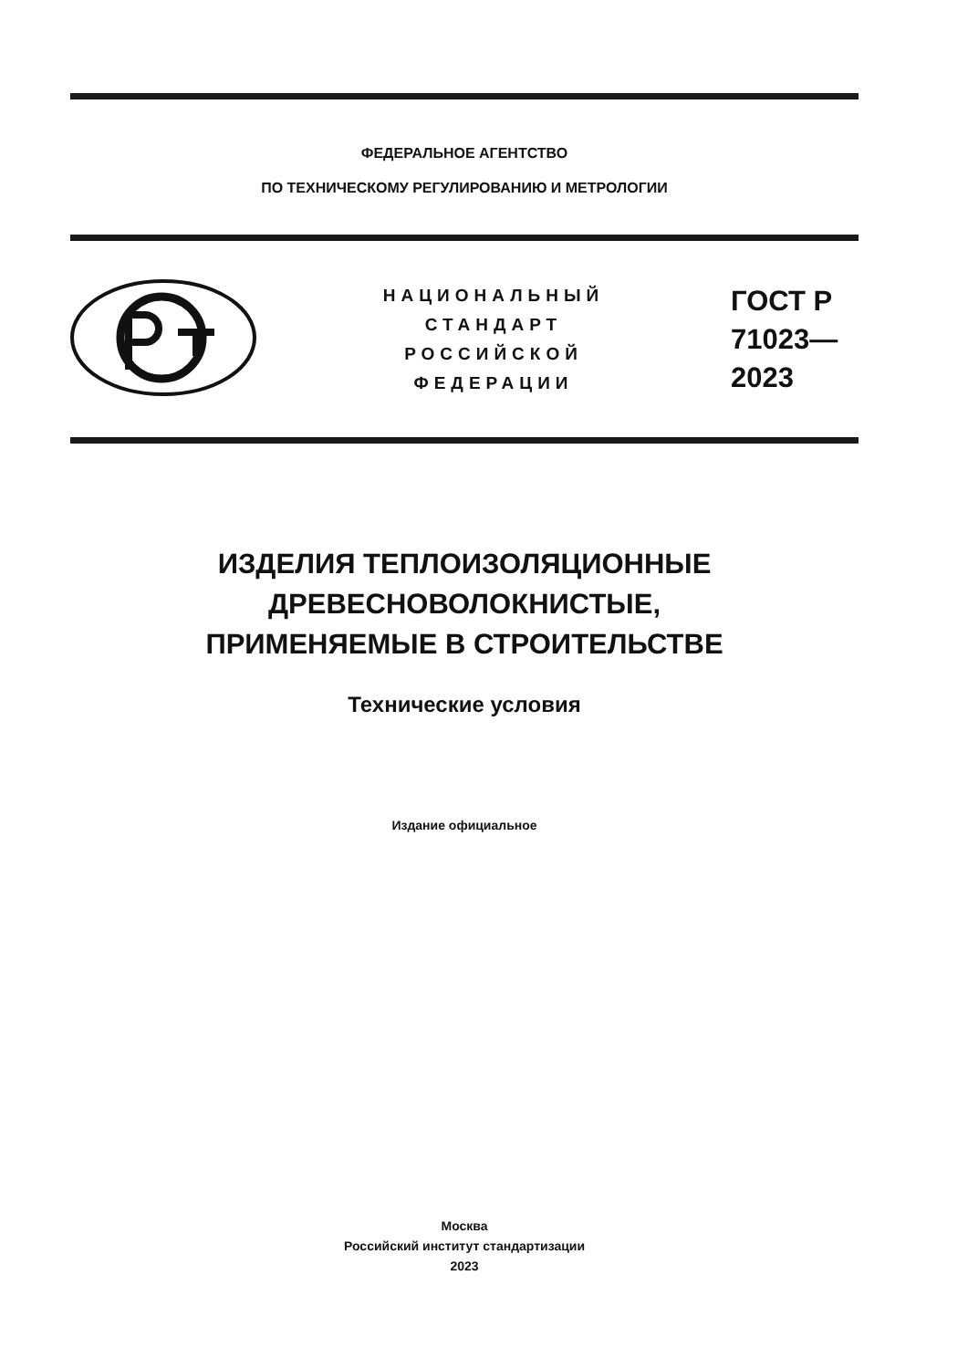ФЕДЕРАЛЬНОЕ АГЕНТСТВО
ПО ТЕХНИЧЕСКОМУ РЕГУЛИРОВАНИЮ И МЕТРОЛОГИИ
НАЦИОНАЛЬНЫЙ
СТАНДАРТ
РОССИЙСКОЙ
ФЕДЕРАЦИИ
ГОСТ Р
71023—
2023
ИЗДЕЛИЯ ТЕПЛОИЗОЛЯЦИОННЫЕ
ДРЕВЕСНОВОЛОКНИСТЫЕ,
ПРИМЕНЯЕМЫЕ В СТРОИТЕЛЬСТВЕ
Технические условия
Издание официальное
Москва
Российский институт стандартизации
2023